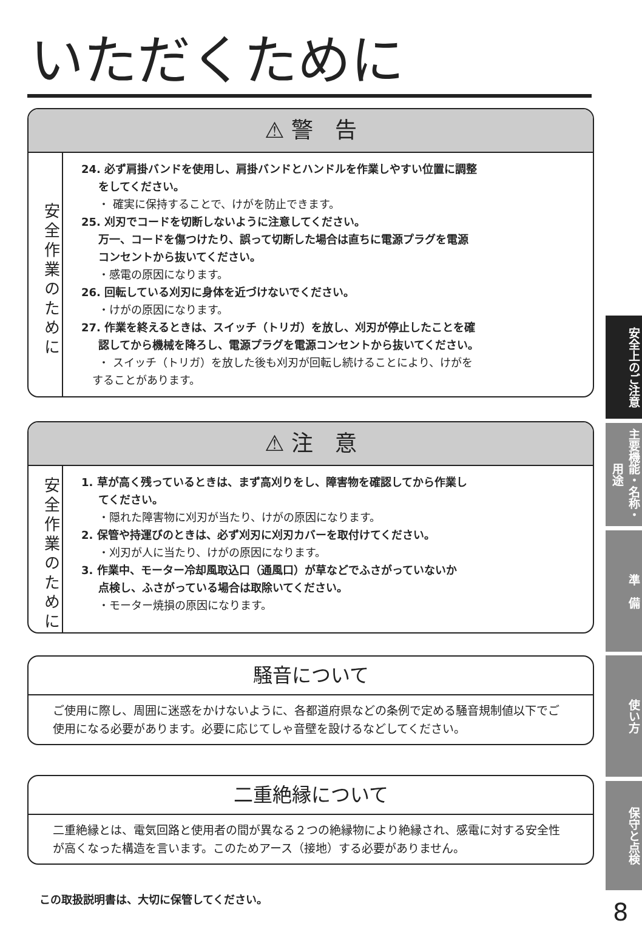いただくために
⚠ 警　告
安全作業のために
24. 必ず肩掛バンドを使用し、肩掛バンドとハンドルを作業しやすい位置に調整
をしてください。
・ 確実に保持することで、けがを防止できます。
25. 刈刃でコードを切断しないように注意してください。
万一、コードを傷つけたり、誤って切断した場合は直ちに電源プラグを電源
コンセントから抜いてください。
・感電の原因になります。
26. 回転している刈刃に身体を近づけないでください。
・けがの原因になります。
27. 作業を終えるときは、スイッチ（トリガ）を放し、刈刃が停止したことを確
認してから機械を降ろし、電源プラグを電源コンセントから抜いてください。
・ スイッチ（トリガ）を放した後も刈刃が回転し続けることにより、けがを
　することがあります。
⚠ 注　意
安全作業のために
1. 草が高く残っているときは、まず高刈りをし、障害物を確認してから作業し
てください。
・隠れた障害物に刈刃が当たり、けがの原因になります。
2. 保管や持運びのときは、必ず刈刃に刈刃カバーを取付けてください。
・刈刃が人に当たり、けがの原因になります。
3. 作業中、モーター冷却風取込口（通風口）が草などでふさがっていないか
点検し、ふさがっている場合は取除いてください。
・モーター焼損の原因になります。
騒音について
ご使用に際し、周囲に迷惑をかけないように、各都道府県などの条例で定める騒音規制値以下でご使用になる必要があります。必要に応じてしゃ音壁を設けるなどしてください。
二重絶縁について
二重絶縁とは、電気回路と使用者の間が異なる２つの絶縁物により絶縁され、感電に対する安全性が高くなった構造を言います。このためアース（接地）する必要がありません。
この取扱説明書は、大切に保管してください。
安全上のご注意
主要機能・名称・用途
準　備
使い方
保守と点検
8